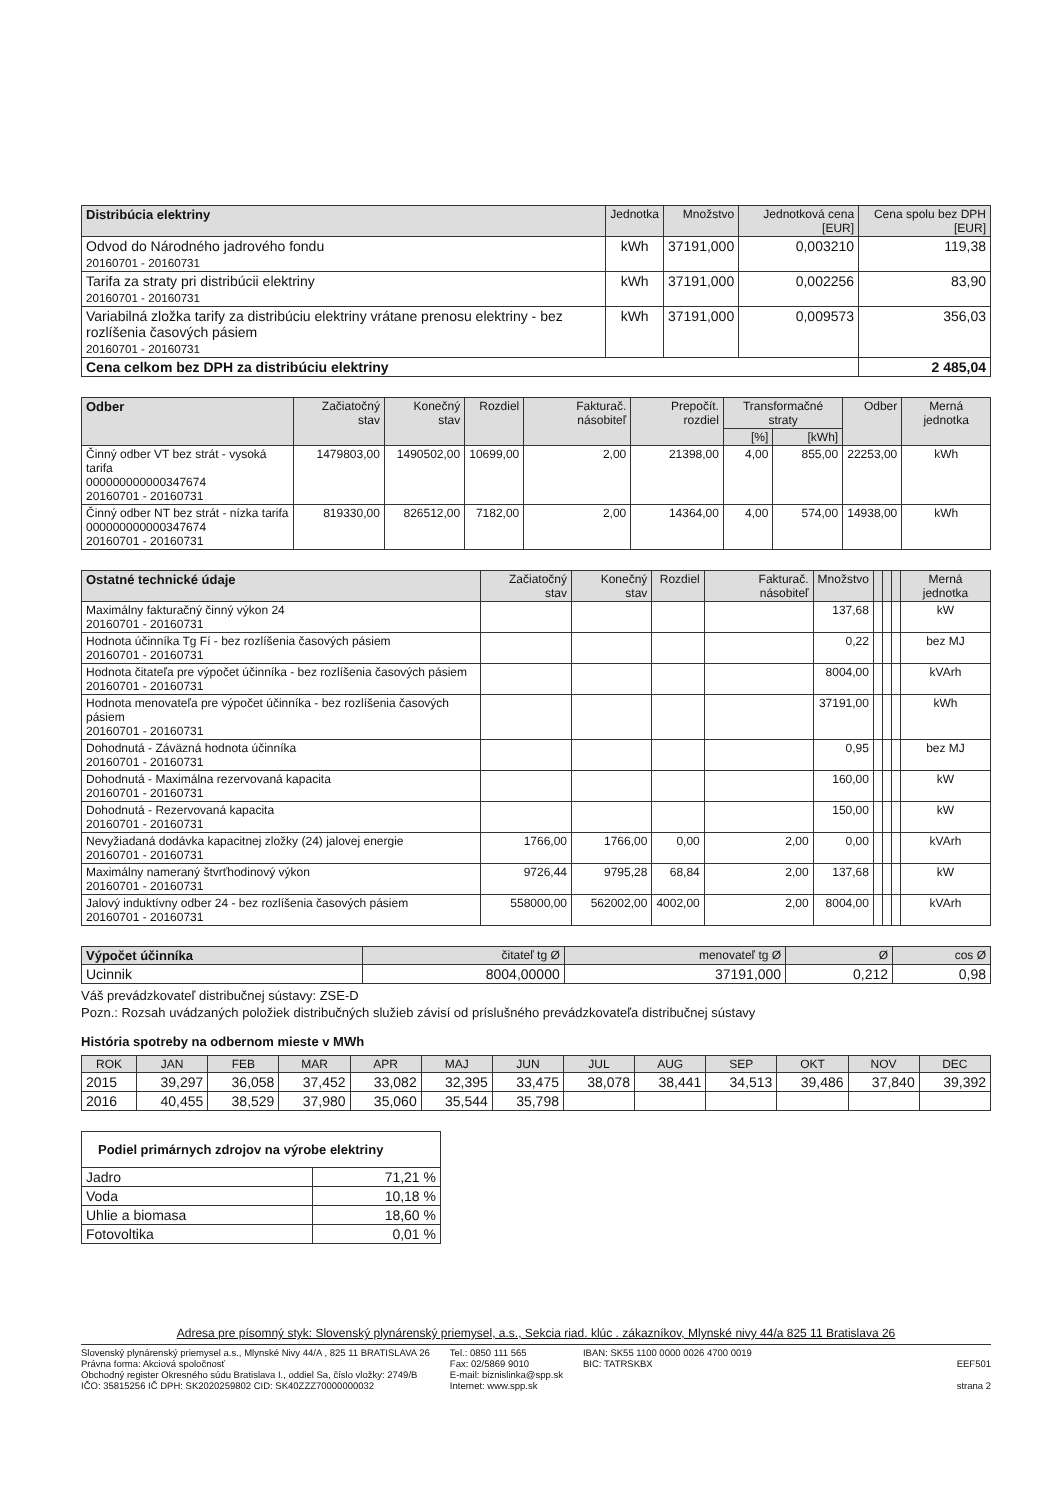| Distribúcia elektriny | Jednotka | Množstvo | Jednotková cena [EUR] | Cena spolu bez DPH [EUR] |
| --- | --- | --- | --- | --- |
| Odvod do Národného jadrového fondu 20160701 - 20160731 | kWh | 37191,000 | 0,003210 | 119,38 |
| Tarifa za straty pri distribúcii elektriny 20160701 - 20160731 | kWh | 37191,000 | 0,002256 | 83,90 |
| Variabilná zložka tarify za distribúciu elektriny vrátane prenosu elektriny - bez rozlíšenia časových pásiem 20160701 - 20160731 | kWh | 37191,000 | 0,009573 | 356,03 |
| Cena celkom bez DPH za distribúciu elektriny | | | | 2 485,04 |
| Odber | Začiatočný stav | Konečný stav | Rozdiel | Fakturač. násobiteľ | Prepočít. rozdiel | Transformačné straty | | Odber | Merná jednotka |
| --- | --- | --- | --- | --- | --- | --- | --- | --- | --- |
| | | | | | | [%] | [kWh] | | |
| Činný odber VT bez strát - vysoká tarifa 000000000000347674 20160701 - 20160731 | 1479803,00 | 1490502,00 | 10699,00 | 2,00 | 21398,00 | 4,00 | 855,00 | 22253,00 | kWh |
| Činný odber NT bez strát - nízka tarifa 000000000000347674 20160701 - 20160731 | 819330,00 | 826512,00 | 7182,00 | 2,00 | 14364,00 | 4,00 | 574,00 | 14938,00 | kWh |
| Ostatné technické údaje | Začiatočný stav | Konečný stav | Rozdiel | Fakturač. násobiteľ | Množstvo | | | | Merná jednotka |
| --- | --- | --- | --- | --- | --- | --- | --- | --- | --- |
| Maximálny fakturačný činný výkon 24 20160701 - 20160731 | | | | | 137,68 | | | | kW |
| Hodnota účinníka Tg Fí - bez rozlíšenia časových pásiem 20160701 - 20160731 | | | | | 0,22 | | | | bez MJ |
| Hodnota čitateľa pre výpočet účinníka - bez rozlíšenia časových pásiem 20160701 - 20160731 | | | | | 8004,00 | | | | kVArh |
| Hodnota menovateľa pre výpočet účinníka - bez rozlíšenia časových pásiem 20160701 - 20160731 | | | | | 37191,00 | | | | kWh |
| Dohodnutá - Záväzná hodnota účinníka 20160701 - 20160731 | | | | | 0,95 | | | | bez MJ |
| Dohodnutá - Maximálna rezervovaná kapacita 20160701 - 20160731 | | | | | 160,00 | | | | kW |
| Dohodnutá - Rezervovaná kapacita 20160701 - 20160731 | | | | | 150,00 | | | | kW |
| Nevyžiadaná dodávka kapacitnej zložky (24) jalovej energie 20160701 - 20160731 | 1766,00 | 1766,00 | 0,00 | 2,00 | 0,00 | | | | kVArh |
| Maximálny nameraný štvrťhodinový výkon 20160701 - 20160731 | 9726,44 | 9795,28 | 68,84 | 2,00 | 137,68 | | | | kW |
| Jalový induktívny odber 24 - bez rozlíšenia časových pásiem 20160701 - 20160731 | 558000,00 | 562002,00 | 4002,00 | 2,00 | 8004,00 | | | | kVArh |
| Výpočet účinníka | čitateľ tg Ø | menovateľ tg Ø | Ø | cos Ø |
| --- | --- | --- | --- | --- |
| Ucinnik | 8004,00000 | 37191,000 | 0,212 | 0,98 |
Váš prevádzkovateľ distribučnej sústavy: ZSE-D
Pozn.: Rozsah uvádzaných položiek distribučných služieb závisí od príslušného prevádzkovateľa distribučnej sústavy
História spotreby na odbernom mieste v MWh
| ROK | JAN | FEB | MAR | APR | MAJ | JUN | JUL | AUG | SEP | OKT | NOV | DEC |
| --- | --- | --- | --- | --- | --- | --- | --- | --- | --- | --- | --- | --- |
| 2015 | 39,297 | 36,058 | 37,452 | 33,082 | 32,395 | 33,475 | 38,078 | 38,441 | 34,513 | 39,486 | 37,840 | 39,392 |
| 2016 | 40,455 | 38,529 | 37,980 | 35,060 | 35,544 | 35,798 | | | | | | |
| Podiel primárnych zdrojov na výrobe elektriny | |
| --- | --- |
| Jadro | 71,21 % |
| Voda | 10,18 % |
| Uhlie a biomasa | 18,60 % |
| Fotovoltika | 0,01 % |
Adresa pre písomný styk: Slovenský plynárenský priemysel, a.s., Sekcia riad. klúc . zákazníkov, Mlynské nivy 44/a 825 11 Bratislava 26
Slovenský plynárenský priemysel a.s., Mlynské Nivy 44/A , 825 11 BRATISLAVA 26
Právna forma: Akciová spoločnosť
Obchodný register Okresného súdu Bratislava I., oddiel Sa, číslo vložky: 2749/B
IČO: 35815256 IČ DPH: SK2020259802 CID: SK40ZZZ70000000032
Tel.: 0850 111 565
Fax: 02/5869 9010
E-mail: biznislinka@spp.sk
Internet: www.spp.sk
IBAN: SK55 1100 0000 0026 4700 0019
BIC: TATRSKBX
EEF501
strana 2